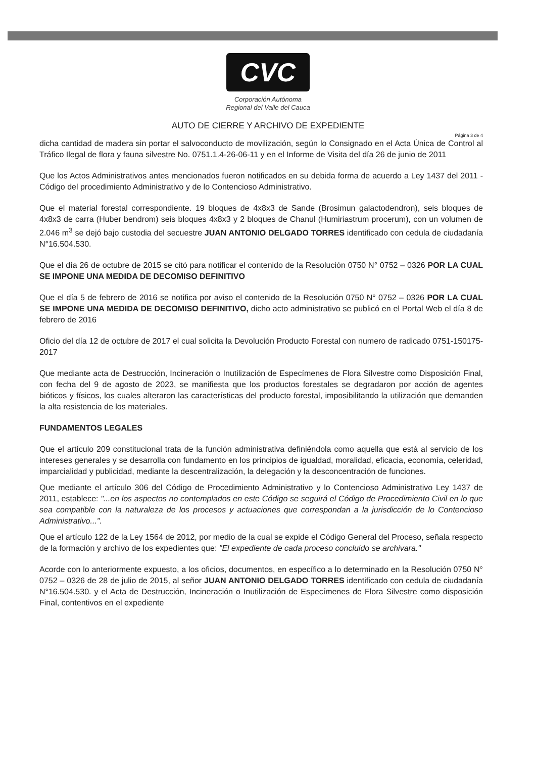CVC
Corporación Autónoma
Regional del Valle del Cauca
AUTO DE CIERRE Y ARCHIVO DE EXPEDIENTE
Página 3 de 4
dicha cantidad de madera sin portar el salvoconducto de movilización, según lo Consignado en el Acta Única de Control al Tráfico Ilegal de flora y fauna silvestre No. 0751.1.4-26-06-11 y en el Informe de Visita del día 26 de junio de 2011
Que los Actos Administrativos antes mencionados fueron notificados en su debida forma de acuerdo a Ley 1437 del 2011 - Código del procedimiento Administrativo y de lo Contencioso Administrativo.
Que el material forestal correspondiente. 19 bloques de 4x8x3 de Sande (Brosimun galactodendron), seis bloques de 4x8x3 de carra (Huber bendrom) seis bloques 4x8x3 y 2 bloques de Chanul (Humiriastrum procerum), con un volumen de 2.046 m<sup>3</sup> se dejó bajo custodia del secuestre JUAN ANTONIO DELGADO TORRES identificado con cedula de ciudadanía N°16.504.530.
Que el día 26 de octubre de 2015 se citó para notificar el contenido de la Resolución 0750 N° 0752 – 0326 POR LA CUAL SE IMPONE UNA MEDIDA DE DECOMISO DEFINITIVO
Que el día 5 de febrero de 2016 se notifica por aviso el contenido de la Resolución 0750 N° 0752 – 0326 POR LA CUAL SE IMPONE UNA MEDIDA DE DECOMISO DEFINITIVO, dicho acto administrativo se publicó en el Portal Web el día 8 de febrero de 2016
Oficio del día 12 de octubre de 2017 el cual solicita la Devolución Producto Forestal con numero de radicado 0751-150175-2017
Que mediante acta de Destrucción, Incineración o Inutilización de Especímenes de Flora Silvestre como Disposición Final, con fecha del 9 de agosto de 2023, se manifiesta que los productos forestales se degradaron por acción de agentes bióticos y físicos, los cuales alteraron las características del producto forestal, imposibilitando la utilización que demanden la alta resistencia de los materiales.
FUNDAMENTOS LEGALES
Que el artículo 209 constitucional trata de la función administrativa definiéndola como aquella que está al servicio de los intereses generales y se desarrolla con fundamento en los principios de igualdad, moralidad, eficacia, economía, celeridad, imparcialidad y publicidad, mediante la descentralización, la delegación y la desconcentración de funciones.
Que mediante el artículo 306 del Código de Procedimiento Administrativo y lo Contencioso Administrativo Ley 1437 de 2011, establece: "...en los aspectos no contemplados en este Código se seguirá el Código de Procedimiento Civil en lo que sea compatible con la naturaleza de los procesos y actuaciones que correspondan a la jurisdicción de lo Contencioso Administrativo...".
Que el artículo 122 de la Ley 1564 de 2012, por medio de la cual se expide el Código General del Proceso, señala respecto de la formación y archivo de los expedientes que: "El expediente de cada proceso concluido se archivara."
Acorde con lo anteriormente expuesto, a los oficios, documentos, en específico a lo determinado en la Resolución 0750 N° 0752 – 0326 de 28 de julio de 2015, al señor JUAN ANTONIO DELGADO TORRES identificado con cedula de ciudadanía N°16.504.530. y el Acta de Destrucción, Incineración o Inutilización de Especímenes de Flora Silvestre como disposición Final, contentivos en el expediente